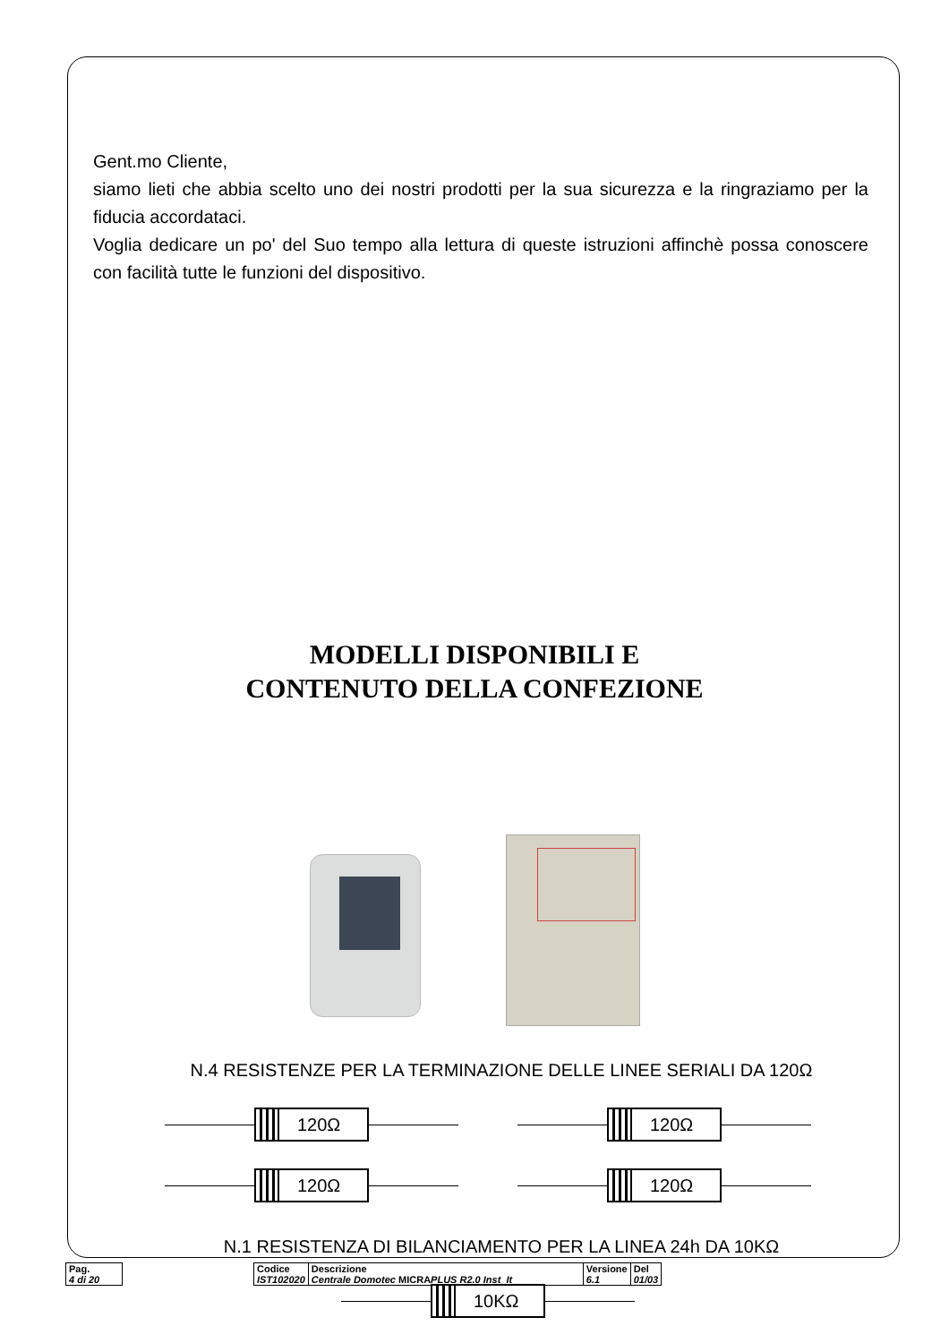Gent.mo Cliente,
siamo lieti che abbia scelto uno dei nostri prodotti per la sua sicurezza e la ringraziamo per la fiducia accordataci.
Voglia dedicare un po' del Suo tempo alla lettura di queste istruzioni affinchè possa conoscere con facilità tutte le funzioni del dispositivo.
MODELLI DISPONIBILI E
CONTENUTO DELLA CONFEZIONE
N.4 RESISTENZE PER LA TERMINAZIONE DELLE LINEE SERIALI DA 120Ω
120Ω 120Ω
120Ω 120Ω
N.1 RESISTENZA DI BILANCIAMENTO PER LA LINEA 24h DA 10KΩ
10KΩ
| Pag. 4 di 20 | | Codice IST102020 | Descrizione Centrale Domotec MICRA PLUS R2.0 Inst_It | Versione 6.1 | Del 01/03 |